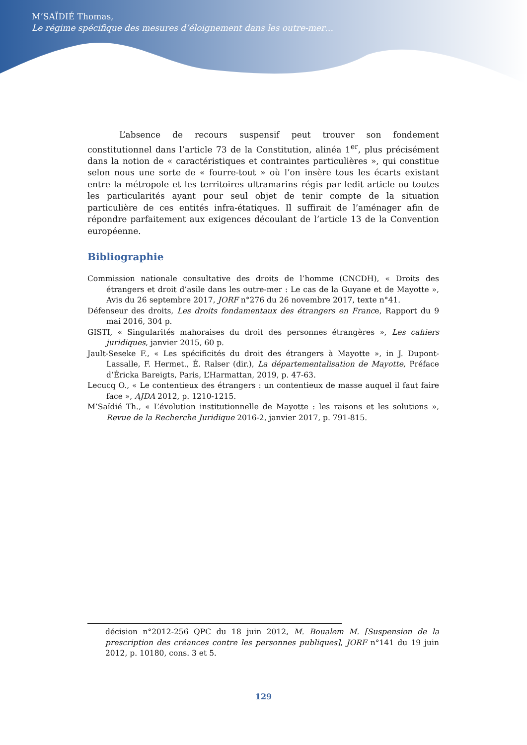M’SAÏDIÉ Thomas,
Le régime spécifique des mesures d’éloignement dans les outre-mer…
L’absence de recours suspensif peut trouver son fondement constitutionnel dans l’article 73 de la Constitution, alinéa 1<sup>er</sup>, plus précisément dans la notion de « caractéristiques et contraintes particulières », qui constitue selon nous une sorte de « fourre-tout » où l’on insère tous les écarts existant entre la métropole et les territoires ultramarins régis par ledit article ou toutes les particularités ayant pour seul objet de tenir compte de la situation particulière de ces entités infra-étatiques. Il suffirait de l’aménager afin de répondre parfaitement aux exigences découlant de l’article 13 de la Convention européenne.
Bibliographie
Commission nationale consultative des droits de l’homme (CNCDH), « Droits des étrangers et droit d’asile dans les outre-mer : Le cas de la Guyane et de Mayotte », Avis du 26 septembre 2017, JORF n°276 du 26 novembre 2017, texte n°41.
Défenseur des droits, Les droits fondamentaux des étrangers en France, Rapport du 9 mai 2016, 304 p.
GISTI, « Singularités mahoraises du droit des personnes étrangères », Les cahiers juridiques, janvier 2015, 60 p.
Jault-Seseke F., « Les spécificités du droit des étrangers à Mayotte », in J. Dupont-Lassalle, F. Hermet., É. Ralser (dir.), La départementalisation de Mayotte, Préface d’Éricka Bareigts, Paris, L’Harmattan, 2019, p. 47-63.
Lecucq O., « Le contentieux des étrangers : un contentieux de masse auquel il faut faire face », AJDA 2012, p. 1210-1215.
M’Saïdié Th., « L’évolution institutionnelle de Mayotte : les raisons et les solutions », Revue de la Recherche Juridique 2016-2, janvier 2017, p. 791-815.
décision n°2012-256 QPC du 18 juin 2012, M. Boualem M. [Suspension de la prescription des créances contre les personnes publiques], JORF n°141 du 19 juin 2012, p. 10180, cons. 3 et 5.
129